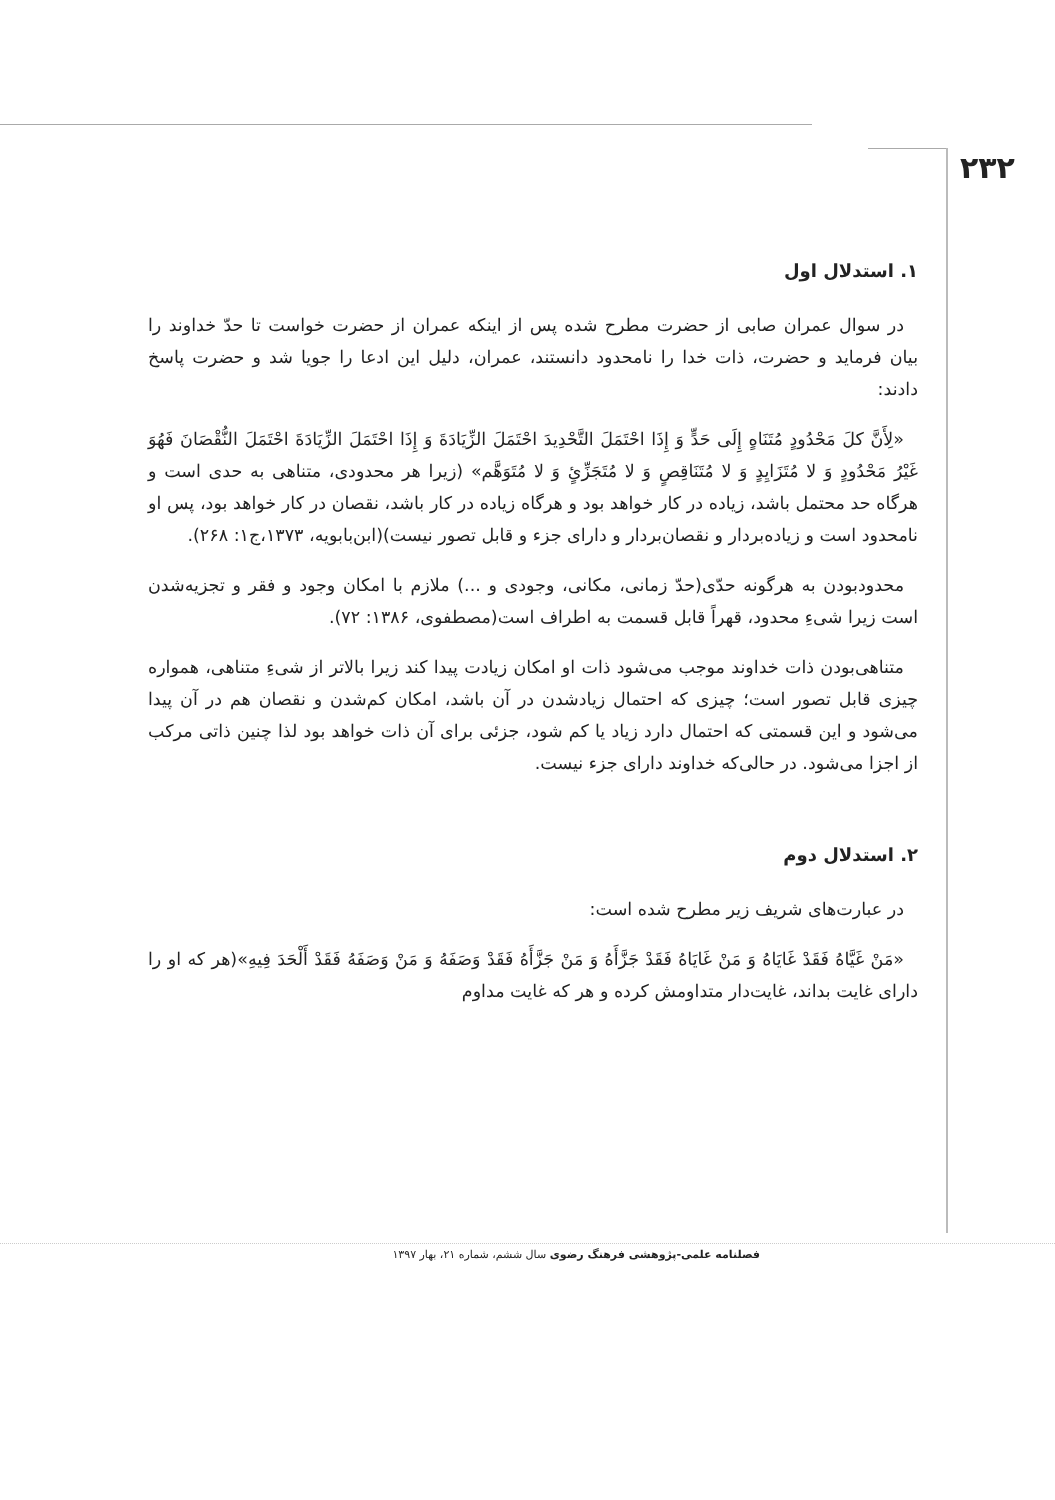۲۳۲
۱. استدلال اول
در سوال عمران صابی از حضرت مطرح شده پس از اینکه عمران از حضرت خواست تا حدّ خداوند را بیان فرماید و حضرت، ذات خدا را نامحدود دانستند، عمران، دلیل این ادعا را جویا شد و حضرت پاسخ دادند:
«لِأَنَّ كلَ مَحْدُودٍ مُتَنَاهٍ إِلَى حَدٍّ وَ إِذَا احْتَمَلَ التَّحْدِيدَ احْتَمَلَ الزِّيَادَةَ وَ إِذَا احْتَمَلَ الزِّيَادَةَ احْتَمَلَ النُّقْصَانَ فَهُوَ غَيْرُ مَحْدُودٍ وَ لا مُتَزَايِدٍ وَ لا مُتَنَاقِصٍ وَ لا مُتَجَزِّئٍ وَ لا مُتَوَهَّم» (زیرا هر محدودی، متناهی به حدی است و هرگاه حد محتمل باشد، زیاده در کار خواهد بود و هرگاه زیاده در کار باشد، نقصان در کار خواهد بود، پس او نامحدود است و زیاده‌بردار و نقصان‌بردار و دارای جزء و قابل تصور نیست)(ابن‌بابویه، ۱۳۷۳،ج۱: ۲۶۸).
محدودبودن به هرگونه حدّی(حدّ زمانی، مکانی، وجودی و ...) ملازم با امکان وجود و فقر و تجزیه‌شدن است زیرا شیءِ محدود، قهراً قابل قسمت به اطراف است(مصطفوی، ۱۳۸۶: ۷۲).
متناهی‌بودن ذات خداوند موجب می‌شود ذات او امکان زیادت پیدا کند زیرا بالاتر از شیءِ متناهی، همواره چیزی قابل تصور است؛ چیزی که احتمال زیادشدن در آن باشد، امکان کم‌شدن و نقصان هم در آن پیدا می‌شود و این قسمتی که احتمال دارد زیاد یا کم شود، جزئی برای آن ذات خواهد بود لذا چنین ذاتی مرکب از اجزا می‌شود. در حالی‌که خداوند دارای جزء نیست.
۲. استدلال دوم
در عبارت‌های شریف زیر مطرح شده است:
«مَنْ غَيَّاهُ فَقَدْ غَايَاهُ وَ مَنْ غَايَاهُ فَقَدْ جَزَّأَهُ وَ مَنْ جَزَّأَهُ فَقَدْ وَصَفَهُ وَ مَنْ وَصَفَهُ فَقَدْ أَلْحَدَ فِيهِ»(هر که او را دارای غایت بداند، غایت‌دار متداومش کرده و هر که غایت مداوم
فصلنامه علمی-پژوهشی فرهنگ رضوی سال ششم، شماره ۲۱، بهار ۱۳۹۷